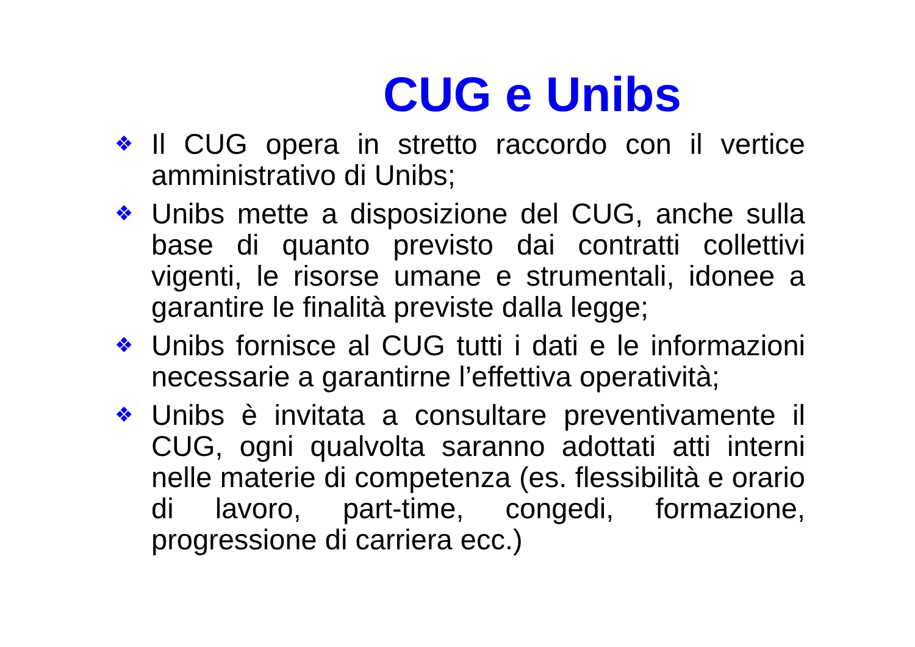CUG e Unibs
❖ Il CUG opera in stretto raccordo con il vertice amministrativo di Unibs;
❖ Unibs mette a disposizione del CUG, anche sulla base di quanto previsto dai contratti collettivi vigenti, le risorse umane e strumentali, idonee a garantire le finalità previste dalla legge;
❖ Unibs fornisce al CUG tutti i dati e le informazioni necessarie a garantirne l’effettiva operatività;
❖ Unibs è invitata a consultare preventivamente il CUG, ogni qualvolta saranno adottati atti interni nelle materie di competenza (es. flessibilità e orario di lavoro, part-time, congedi, formazione, progressione di carriera ecc.)